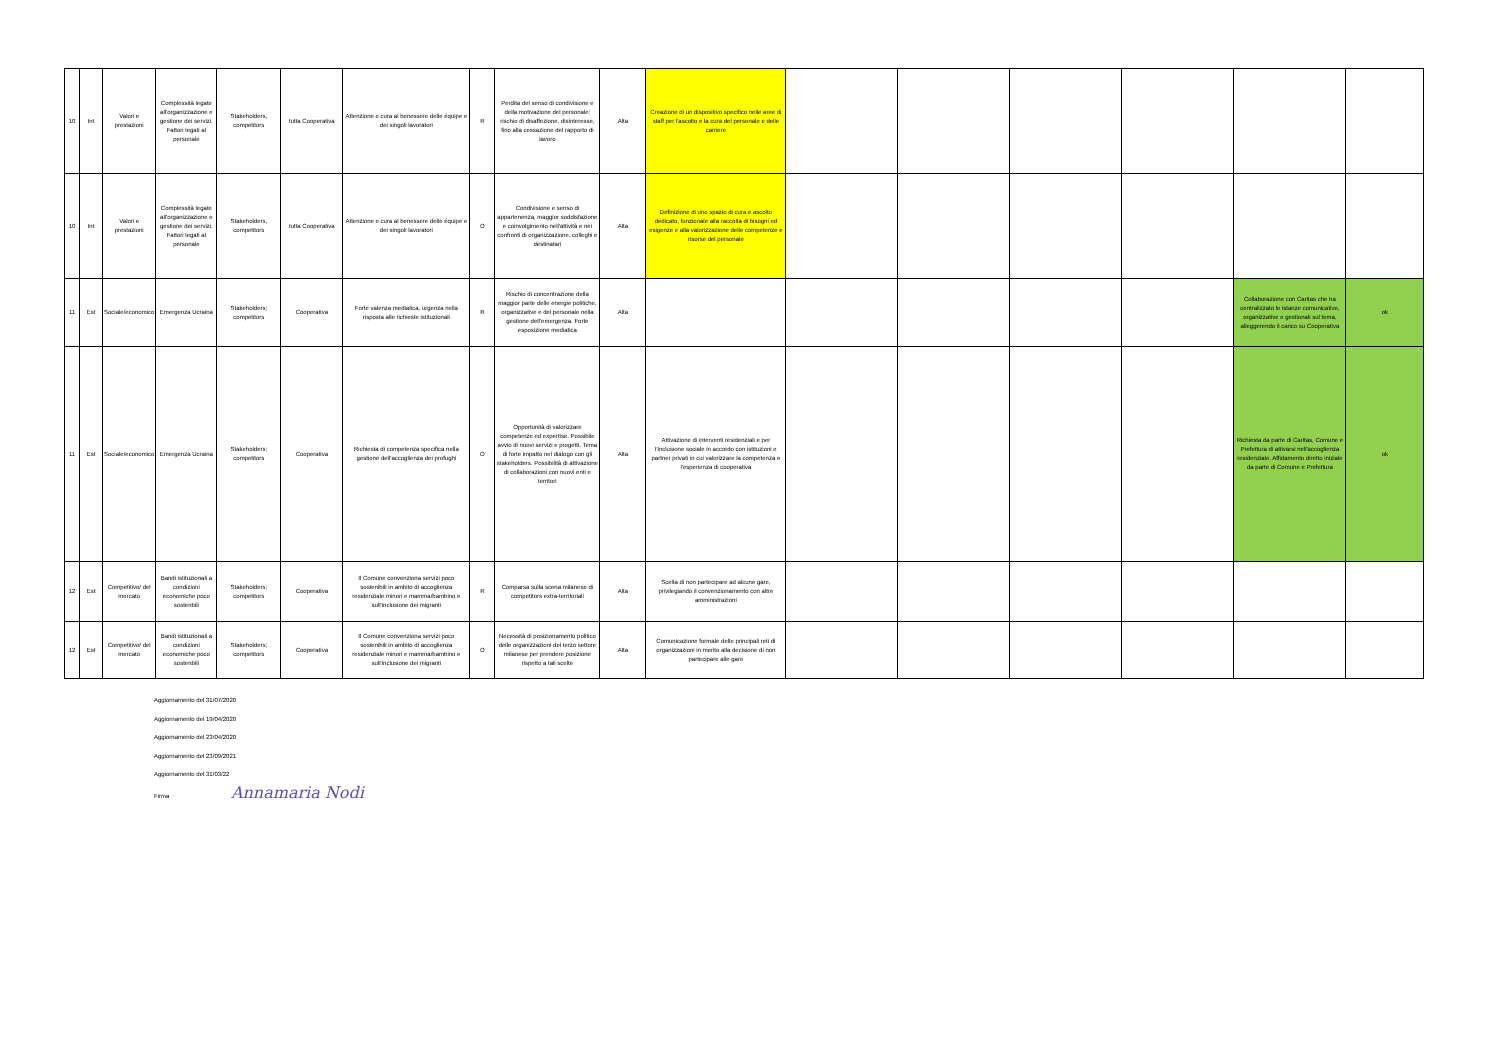| 10 | Int | Valori e prestazioni | Complessità legate all'organizzazione e gestione dei servizi. Fattori legati al personale | Stakeholders, competitors | tutta Cooperativa | Attenzione e cura al benessere delle équipe e dei singoli lavoratori | R | Perdita del senso di condivisione e della motivazione del personale; rischio di disaffezione, disinteresse, fino alla cessazione del rapporto di lavoro | Alta | Creazione di un dispositivo specifico nelle aree di staff per l'ascolto e la cura del personale e delle carriere | | | | | | |
| 10 | Int | Valori e prestazioni | Complessità legate all'organizzazione e gestione dei servizi. Fattori legati al personale | Stakeholders, competitors | tutta Cooperativa | Attenzione e cura al benessere delle équipe e dei singoli lavoratori | O | Condivisione e senso di appartenenza, maggior soddisfazione e coinvolgimento nell'attività e nei confronti di organizzazione, colleghi e destinatari | Alta | Definizione di uno spazio di cura e ascolto dedicato, funzionale alla raccolta di bisogni ed esigenze e alla valorizzazione delle competenze e risorse del personale | | | | | | |
| 11 | Est | Sociale/economico | Emergenza Ucraina | Stakeholders; competitors | Cooperativa | Forte valenza mediatica, urgenza nella risposta alle richieste istituzionali | R | Rischio di concentrazione della maggior parte delle energie politiche, organizzative e del personale nella gestione dell'emergenza. Forte esposizione mediatica | Alta | | | | | | Collaborazione con Caritas che ha centralizzato le istanze comunicative, organizzative e gestionali sul tema, alleggerendo il carico su Cooperativa | ok |
| 11 | Est | Sociale/economico | Emergenza Ucraina | Stakeholders; competitors | Cooperativa | Richiesta di competenza specifica nella gestione dell'accoglienza dei profughi | O | Opportunità di valorizzare competenze ed expertise. Possibile avvio di nuovi servizi e progetti. Tema di forte impatto nel dialogo con gli stakeholders. Possibilità di attivazione di collaborazioni con nuovi enti e territori | Alta | Attivazione di interventi residenziali e per l'inclusione sociale in accordo con istituzioni e partner privati in cui valorizzare la competenza e l'esperienza di cooperativa | | | | | Richiesta da parte di Caritas, Comune e Prefettura di attivarsi nell'accoglienza residenziale. Affidamento diretto iniziale da parte di Comune e Prefettura | ok |
| 12 | Est | Competitivo/ del mercato | Bandi istituzionali a condizioni economiche poco sostenbili | Stakeholders; competitors | Cooperativa | Il Comune convenziona servizi poco sostenibili in ambito di accoglienza residenziale minori e mamma/bambino e sull'inclusione dei migranti | R | Comparsa sulla scena milanese di competitors extra-territoriali | Alta | Scelta di non partecipare ad alcune gare, privilegiando il convenzionamento con altre amministrazioni | | | | | | |
| 12 | Est | Competitivo/ del mercato | Bandi istituzionali a condizioni economiche poco sostenbili | Stakeholders; competitors | Cooperativa | Il Comune convenziona servizi poco sostenibili in ambito di accoglienza residenziale minori e mamma/bambino e sull'inclusione dei migranti | O | Necessità di posizionamento politico delle organizzazioni del terzo settore milanese per prendere posizione rispetto a tali scelte | Alta | Comunicazione formale delle principali reti di organizzazioni in merito alla decisione di non partecipare alle gare | | | | | | |
Aggiornamento del 31/07/2020
Aggiornamento del 19/04/2020
Aggiornamento del 23/04/2020
Aggiornamento del 23/09/2021
Aggiornamento del 31/03/22
Firma Annamaria Nodi